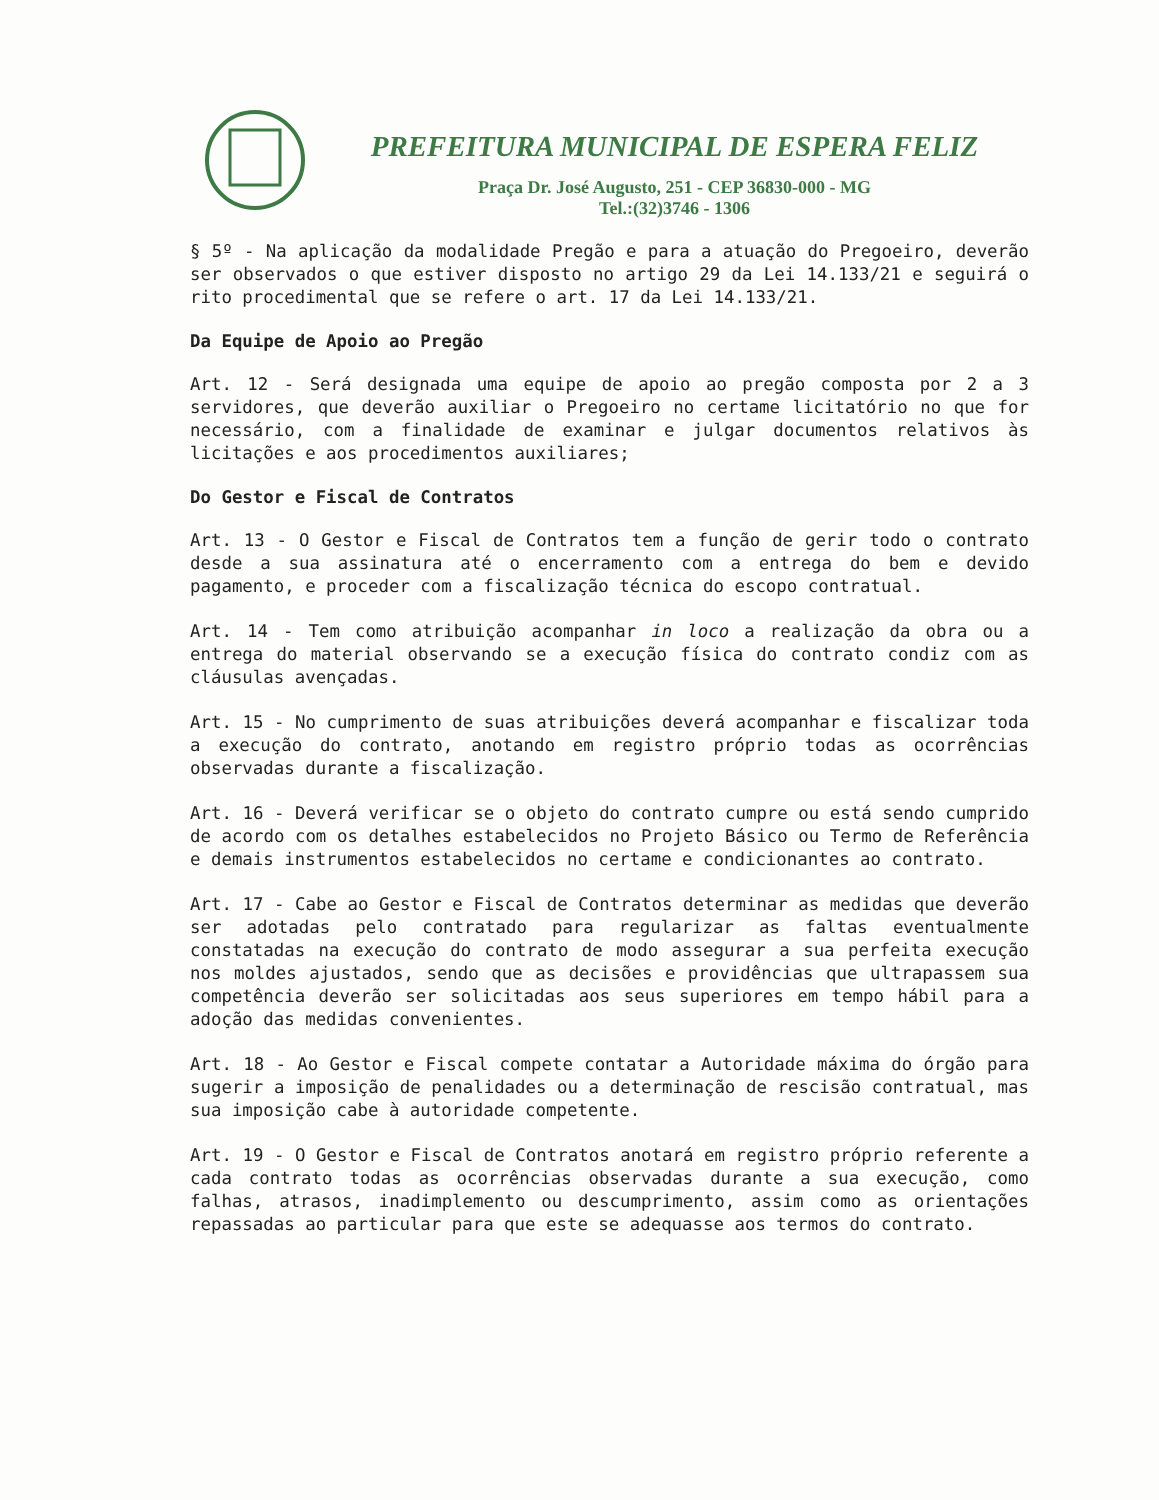PREFEITURA MUNICIPAL DE ESPERA FELIZ
Praça Dr. José Augusto, 251 - CEP 36830-000 - MG
Tel.:(32)3746 - 1306
§ 5º - Na aplicação da modalidade Pregão e para a atuação do Pregoeiro, deverão ser observados o que estiver disposto no artigo 29 da Lei 14.133/21 e seguirá o rito procedimental que se refere o art. 17 da Lei 14.133/21.
Da Equipe de Apoio ao Pregão
Art. 12 - Será designada uma equipe de apoio ao pregão composta por 2 a 3 servidores, que deverão auxiliar o Pregoeiro no certame licitatório no que for necessário, com a finalidade de examinar e julgar documentos relativos às licitações e aos procedimentos auxiliares;
Do Gestor e Fiscal de Contratos
Art. 13 - O Gestor e Fiscal de Contratos tem a função de gerir todo o contrato desde a sua assinatura até o encerramento com a entrega do bem e devido pagamento, e proceder com a fiscalização técnica do escopo contratual.
Art. 14 - Tem como atribuição acompanhar in loco a realização da obra ou a entrega do material observando se a execução física do contrato condiz com as cláusulas avençadas.
Art. 15 - No cumprimento de suas atribuições deverá acompanhar e fiscalizar toda a execução do contrato, anotando em registro próprio todas as ocorrências observadas durante a fiscalização.
Art. 16 - Deverá verificar se o objeto do contrato cumpre ou está sendo cumprido de acordo com os detalhes estabelecidos no Projeto Básico ou Termo de Referência e demais instrumentos estabelecidos no certame e condicionantes ao contrato.
Art. 17 - Cabe ao Gestor e Fiscal de Contratos determinar as medidas que deverão ser adotadas pelo contratado para regularizar as faltas eventualmente constatadas na execução do contrato de modo assegurar a sua perfeita execução nos moldes ajustados, sendo que as decisões e providências que ultrapassem sua competência deverão ser solicitadas aos seus superiores em tempo hábil para a adoção das medidas convenientes.
Art. 18 - Ao Gestor e Fiscal compete contatar a Autoridade máxima do órgão para sugerir a imposição de penalidades ou a determinação de rescisão contratual, mas sua imposição cabe à autoridade competente.
Art. 19 - O Gestor e Fiscal de Contratos anotará em registro próprio referente a cada contrato todas as ocorrências observadas durante a sua execução, como falhas, atrasos, inadimplemento ou descumprimento, assim como as orientações repassadas ao particular para que este se adequasse aos termos do contrato.